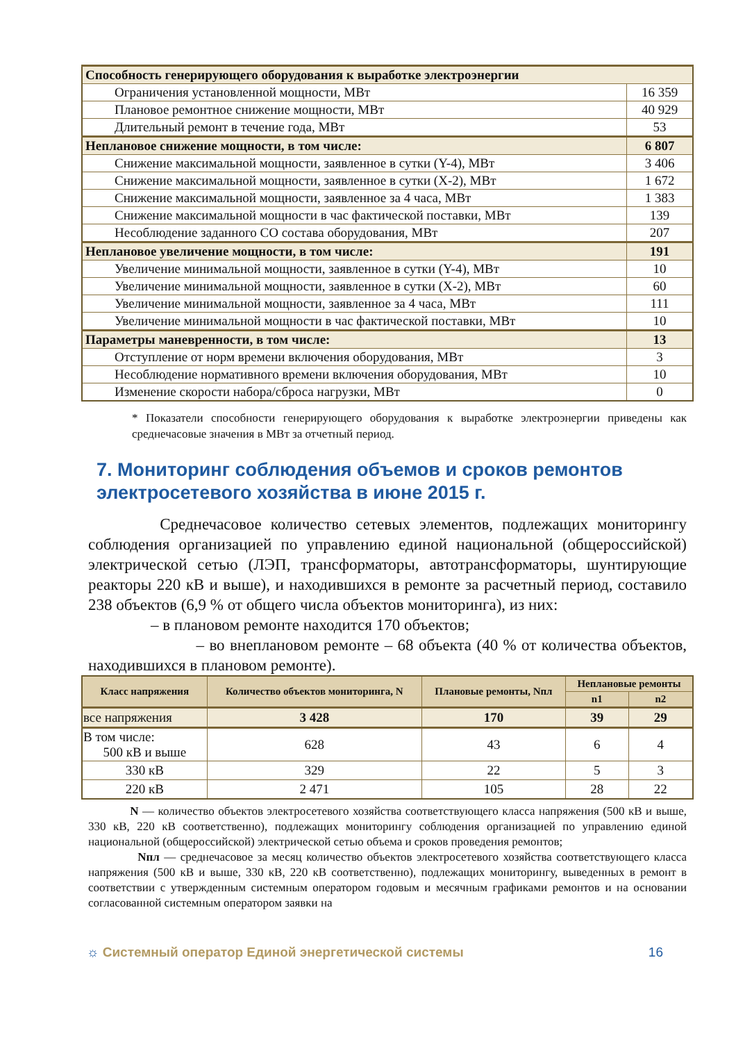| Способность генерирующего оборудования к выработке электроэнергии | |
| Ограничения установленной мощности, МВт | 16 359 |
| Плановое ремонтное снижение мощности, МВт | 40 929 |
| Длительный ремонт в течение года, МВт | 53 |
| Неплановое снижение мощности, в том числе: | 6 807 |
| Снижение максимальной мощности, заявленное в сутки (Y-4), МВт | 3 406 |
| Снижение максимальной мощности, заявленное в сутки (X-2), МВт | 1 672 |
| Снижение максимальной мощности, заявленное за 4 часа, МВт | 1 383 |
| Снижение максимальной мощности в час фактической поставки, МВт | 139 |
| Несоблюдение заданного СО состава оборудования, МВт | 207 |
| Неплановое увеличение мощности, в том числе: | 191 |
| Увеличение минимальной мощности, заявленное в сутки (Y-4), МВт | 10 |
| Увеличение минимальной мощности, заявленное в сутки (X-2), МВт | 60 |
| Увеличение минимальной мощности, заявленное за 4 часа, МВт | 111 |
| Увеличение минимальной мощности в час фактической поставки, МВт | 10 |
| Параметры маневренности, в том числе: | 13 |
| Отступление от норм времени включения оборудования, МВт | 3 |
| Несоблюдение нормативного времени включения оборудования, МВт | 10 |
| Изменение скорости набора/сброса нагрузки, МВт | 0 |
* Показатели способности генерирующего оборудования к выработке электроэнергии приведены как среднечасовые значения в МВт за отчетный период.
7. Мониторинг соблюдения объемов и сроков ремонтов электросетевого хозяйства в июне 2015 г.
Среднечасовое количество сетевых элементов, подлежащих мониторингу соблюдения организацией по управлению единой национальной (общероссийской) электрической сетью (ЛЭП, трансформаторы, автотрансформаторы, шунтирующие реакторы 220 кВ и выше), и находившихся в ремонте за расчетный период, составило 238 объектов (6,9 % от общего числа объектов мониторинга), из них:
– в плановом ремонте находится 170 объектов;
– во внеплановом ремонте – 68 объекта (40 % от количества объектов, находившихся в плановом ремонте).
| Класс напряжения | Количество объектов мониторинга, N | Плановые ремонты, Nпл | Неплановые ремонты | |
| --- | --- | --- | --- | --- |
| | | | n1 | n2 |
| все напряжения | 3 428 | 170 | 39 | 29 |
| В том числе: 500 кВ и выше | 628 | 43 | 6 | 4 |
| 330 кВ | 329 | 22 | 5 | 3 |
| 220 кВ | 2 471 | 105 | 28 | 22 |
N — количество объектов электросетевого хозяйства соответствующего класса напряжения (500 кВ и выше, 330 кВ, 220 кВ соответственно), подлежащих мониторингу соблюдения организацией по управлению единой национальной (общероссийской) электрической сетью объема и сроков проведения ремонтов;
Nпл — среднечасовое за месяц количество объектов электросетевого хозяйства соответствующего класса напряжения (500 кВ и выше, 330 кВ, 220 кВ соответственно), подлежащих мониторингу, выведенных в ремонт в соответствии с утвержденным системным оператором годовым и месячным графиками ремонтов и на основании согласованной системным оператором заявки на
☼ Системный оператор Единой энергетической системы 16